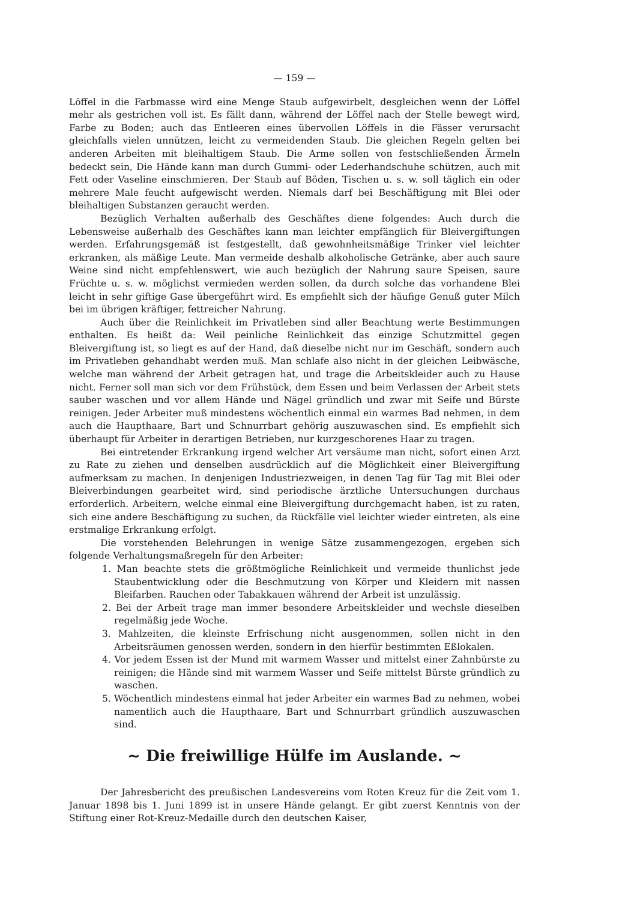— 159 —
Löffel in die Farbmasse wird eine Menge Staub aufgewirbelt, desgleichen wenn der Löffel mehr als gestrichen voll ist. Es fällt dann, während der Löffel nach der Stelle bewegt wird, Farbe zu Boden; auch das Entleeren eines übervollen Löffels in die Fässer verursacht gleichfalls vielen unnützen, leicht zu vermeidenden Staub. Die gleichen Regeln gelten bei anderen Arbeiten mit bleihaltigem Staub. Die Arme sollen von festschließenden Ärmeln bedeckt sein, Die Hände kann man durch Gummi- oder Lederhandschuhe schützen, auch mit Fett oder Vaseline einschmieren. Der Staub auf Böden, Tischen u. s. w. soll täglich ein oder mehrere Male feucht aufgewischt werden. Niemals darf bei Beschäftigung mit Blei oder bleihaltigen Substanzen geraucht werden.
Bezüglich Verhalten außerhalb des Geschäftes diene folgendes: Auch durch die Lebensweise außerhalb des Geschäftes kann man leichter empfänglich für Bleivergiftungen werden. Erfahrungsgemäß ist festgestellt, daß gewohnheitsmäßige Trinker viel leichter erkranken, als mäßige Leute. Man vermeide deshalb alkoholische Getränke, aber auch saure Weine sind nicht empfehlenswert, wie auch bezüglich der Nahrung saure Speisen, saure Früchte u. s. w. möglichst vermieden werden sollen, da durch solche das vorhandene Blei leicht in sehr giftige Gase übergeführt wird. Es empfiehlt sich der häufige Genuß guter Milch bei im übrigen kräftiger, fettreicher Nahrung.
Auch über die Reinlichkeit im Privatleben sind aller Beachtung werte Bestimmungen enthalten. Es heißt da: Weil peinliche Reinlichkeit das einzige Schutzmittel gegen Bleivergiftung ist, so liegt es auf der Hand, daß dieselbe nicht nur im Geschäft, sondern auch im Privatleben gehandhabt werden muß. Man schlafe also nicht in der gleichen Leibwäsche, welche man während der Arbeit getragen hat, und trage die Arbeitskleider auch zu Hause nicht. Ferner soll man sich vor dem Frühstück, dem Essen und beim Verlassen der Arbeit stets sauber waschen und vor allem Hände und Nägel gründlich und zwar mit Seife und Bürste reinigen. Jeder Arbeiter muß mindestens wöchentlich einmal ein warmes Bad nehmen, in dem auch die Haupthaare, Bart und Schnurrbart gehörig auszuwaschen sind. Es empfiehlt sich überhaupt für Arbeiter in derartigen Betrieben, nur kurzgeschorenes Haar zu tragen.
Bei eintretender Erkrankung irgend welcher Art versäume man nicht, sofort einen Arzt zu Rate zu ziehen und denselben ausdrücklich auf die Möglichkeit einer Bleivergiftung aufmerksam zu machen. In denjenigen Industriezweigen, in denen Tag für Tag mit Blei oder Bleiverbindungen gearbeitet wird, sind periodische ärztliche Untersuchungen durchaus erforderlich. Arbeitern, welche einmal eine Bleivergiftung durchgemacht haben, ist zu raten, sich eine andere Beschäftigung zu suchen, da Rückfälle viel leichter wieder eintreten, als eine erstmalige Erkrankung erfolgt.
Die vorstehenden Belehrungen in wenige Sätze zusammengezogen, ergeben sich folgende Verhaltungsmaßregeln für den Arbeiter:
1. Man beachte stets die größtmögliche Reinlichkeit und vermeide thunlichst jede Staubentwicklung oder die Beschmutzung von Körper und Kleidern mit nassen Bleifarben. Rauchen oder Tabakkauen während der Arbeit ist unzulässig.
2. Bei der Arbeit trage man immer besondere Arbeitskleider und wechsle dieselben regelmäßig jede Woche.
3. Mahlzeiten, die kleinste Erfrischung nicht ausgenommen, sollen nicht in den Arbeitsräumen genossen werden, sondern in den hierfür bestimmten Eßlokalen.
4. Vor jedem Essen ist der Mund mit warmem Wasser und mittelst einer Zahnbürste zu reinigen; die Hände sind mit warmem Wasser und Seife mittelst Bürste gründlich zu waschen.
5. Wöchentlich mindestens einmal hat jeder Arbeiter ein warmes Bad zu nehmen, wobei namentlich auch die Haupthaare, Bart und Schnurrbart gründlich auszuwaschen sind.
~ Die freiwillige Hülfe im Auslande. ~
Der Jahresbericht des preußischen Landesvereins vom Roten Kreuz für die Zeit vom 1. Januar 1898 bis 1. Juni 1899 ist in unsere Hände gelangt. Er gibt zuerst Kenntnis von der Stiftung einer Rot-Kreuz-Medaille durch den deutschen Kaiser,